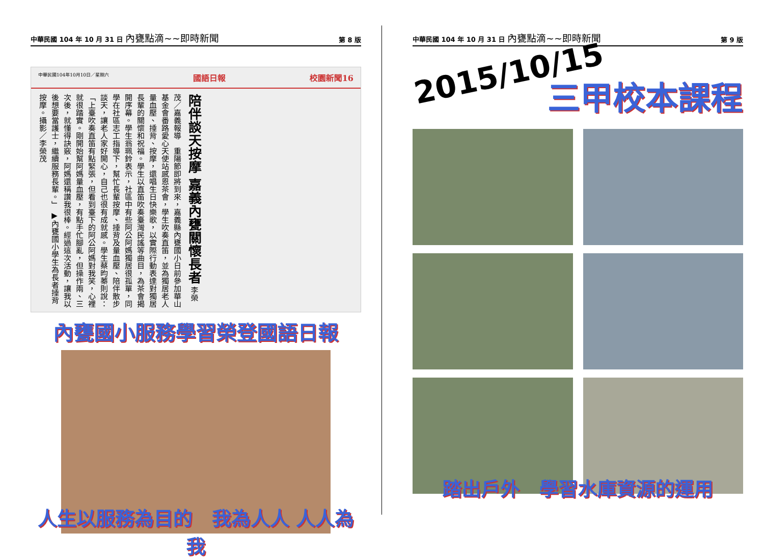中華民國 104 年 10 月 31 日 內甕點滴~~即時新聞 第 8 版
中華民國104年10月10日／星期六 國語日報 校園新聞16
陪伴談天按摩 嘉義內甕關懷長者 李榮茂／嘉義報導　重陽節即將到來，嘉義縣內甕國小日前參加華山基金會番路愛心天使站感恩茶會，學生吹奏直笛，並為獨居老人量血壓、捶背、按摩，還唱生日快樂歌，以實際行動表達對獨居長輩的關懷和祝福。學生以直笛吹奏臺灣民謠等曲目，為茶會揭開序幕。學生翁珮鈴表示，社區中有些阿公阿媽獨居很孤單，同學在社區志工指導下，幫忙長輩按摩、捶背及量血壓、陪伴散步談天，讓老人家好開心，自己也很有成就感。學生蔡昀蓁則說：「上臺吹奏直笛有點緊張，但看到臺下的阿公阿媽對我笑，心裡就很踏實。剛開始幫阿媽量血壓，有點手忙腳亂，但操作兩、三次後，就懂得訣竅，阿媽還稱讚我很棒。經過這次活動，讓我以後想要當護士，繼續服務長輩。」 ▶內甕國小學生為長者捶背按摩。攝影／李榮茂
內甕國小服務學習榮登國語日報
人生以服務為目的　我為人人 人人為我
中華民國 104 年 10 月 31 日 內甕點滴~~即時新聞 第 9 版
2015/10/15
三甲校本課程
踏出戶外　學習水庫資源的運用